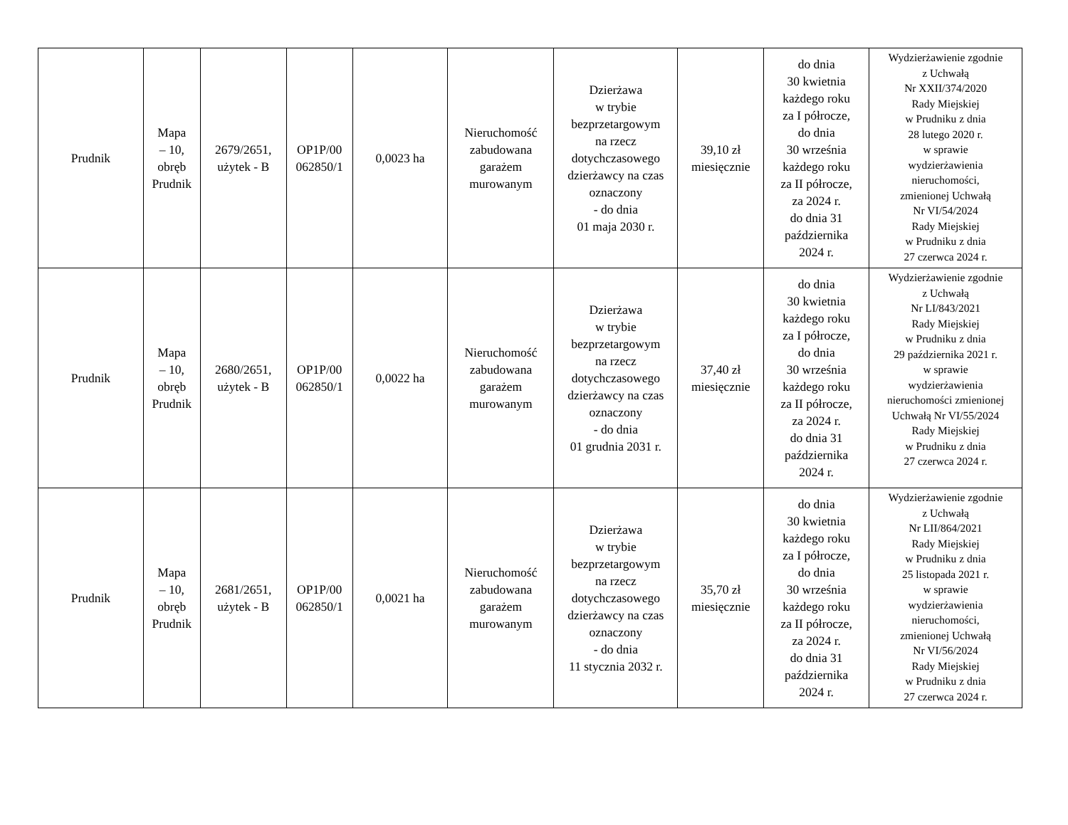| Prudnik | Mapa – 10, obręb Prudnik | 2679/2651, użytek - B | OP1P/00 062850/1 | 0,0023 ha | Nieruchomość zabudowana garażem murowanym | Dzierżawa w trybie bezprzetargowym na rzecz dotychczasowego dzierżawcy na czas oznaczony - do dnia 01 maja 2030 r. | 39,10 zł miesięcznie | do dnia 30 kwietnia każdego roku za I półrocze, do dnia 30 września każdego roku za II półrocze, za 2024 r. do dnia 31 października 2024 r. | Wydzierżawienie zgodnie z Uchwałą Nr XXII/374/2020 Rady Miejskiej w Prudniku z dnia 28 lutego 2020 r. w sprawie wydzierżawienia nieruchomości, zmienionej Uchwałą Nr VI/54/2024 Rady Miejskiej w Prudniku z dnia 27 czerwca 2024 r. |
| Prudnik | Mapa – 10, obręb Prudnik | 2680/2651, użytek - B | OP1P/00 062850/1 | 0,0022 ha | Nieruchomość zabudowana garażem murowanym | Dzierżawa w trybie bezprzetargowym na rzecz dotychczasowego dzierżawcy na czas oznaczony - do dnia 01 grudnia 2031 r. | 37,40 zł miesięcznie | do dnia 30 kwietnia każdego roku za I półrocze, do dnia 30 września każdego roku za II półrocze, za 2024 r. do dnia 31 października 2024 r. | Wydzierżawienie zgodnie z Uchwałą Nr LI/843/2021 Rady Miejskiej w Prudniku z dnia 29 października 2021 r. w sprawie wydzierżawienia nieruchomości zmienionej Uchwałą Nr VI/55/2024 Rady Miejskiej w Prudniku z dnia 27 czerwca 2024 r. |
| Prudnik | Mapa – 10, obręb Prudnik | 2681/2651, użytek - B | OP1P/00 062850/1 | 0,0021 ha | Nieruchomość zabudowana garażem murowanym | Dzierżawa w trybie bezprzetargowym na rzecz dotychczasowego dzierżawcy na czas oznaczony - do dnia 11 stycznia 2032 r. | 35,70 zł miesięcznie | do dnia 30 kwietnia każdego roku za I półrocze, do dnia 30 września każdego roku za II półrocze, za 2024 r. do dnia 31 października 2024 r. | Wydzierżawienie zgodnie z Uchwałą Nr LII/864/2021 Rady Miejskiej w Prudniku z dnia 25 listopada 2021 r. w sprawie wydzierżawienia nieruchomości, zmienionej Uchwałą Nr VI/56/2024 Rady Miejskiej w Prudniku z dnia 27 czerwca 2024 r. |